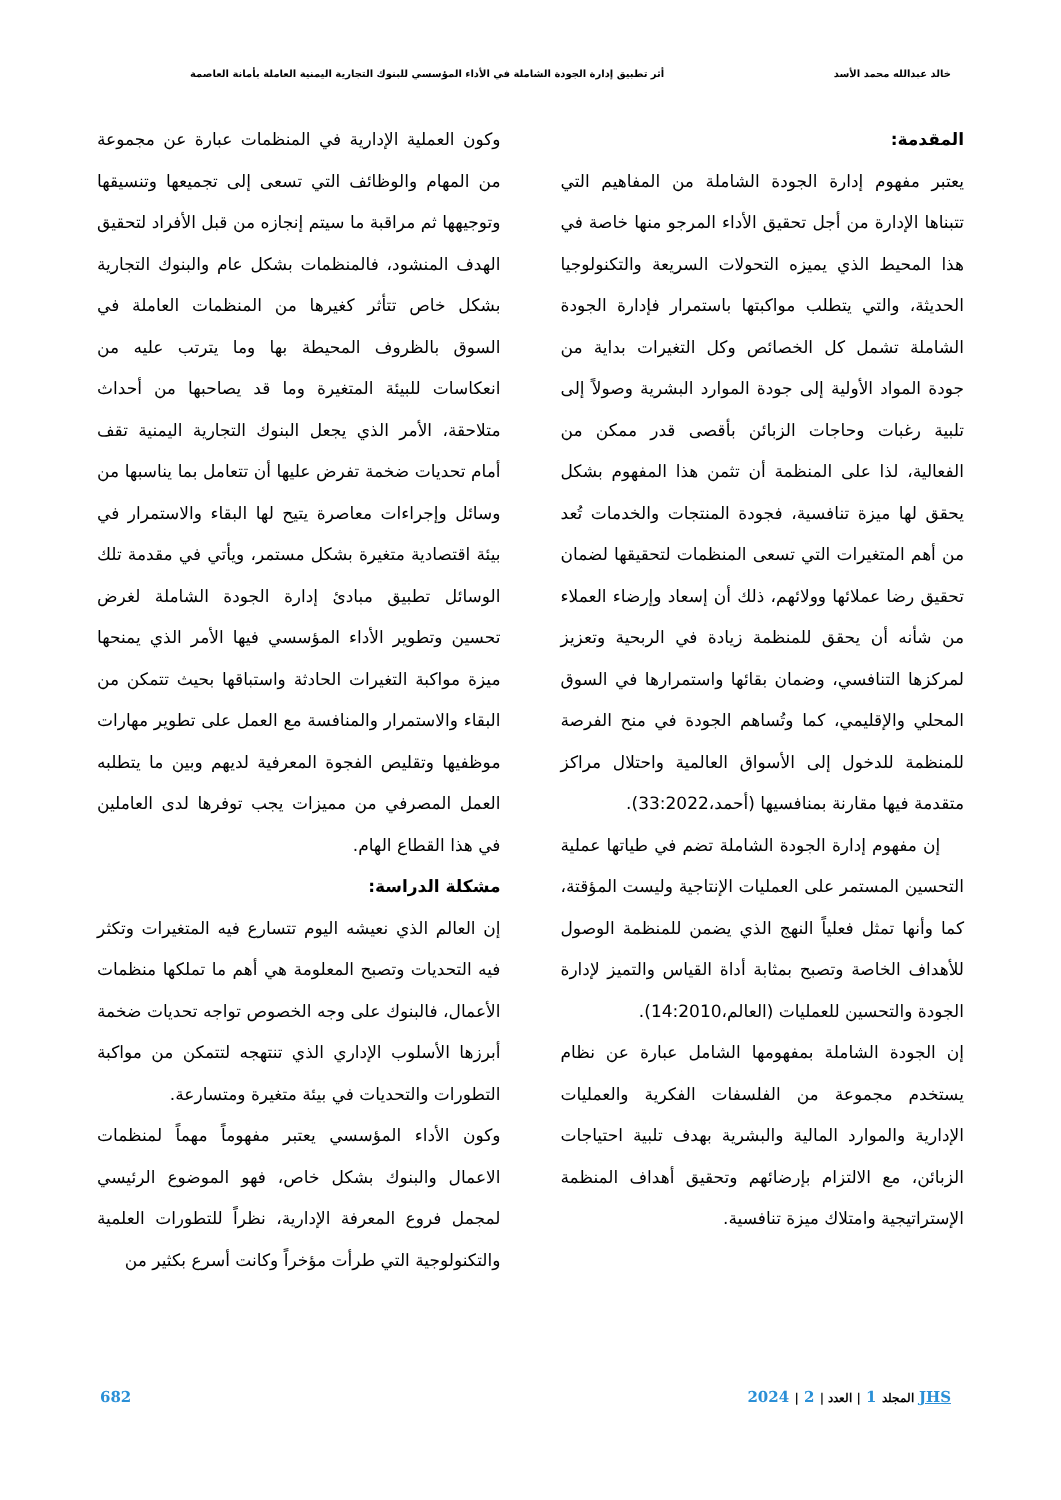خالد عبدالله محمد الأسد أثر تطبيق إدارة الجودة الشاملة في الأداء المؤسسي للبنوك التجارية اليمنية العاملة بأمانة العاصمة
المقدمة:
يعتبر مفهوم إدارة الجودة الشاملة من المفاهيم التي تتبناها الإدارة من أجل تحقيق الأداء المرجو منها خاصة في هذا المحيط الذي يميزه التحولات السريعة والتكنولوجيا الحديثة، والتي يتطلب مواكبتها باستمرار فإدارة الجودة الشاملة تشمل كل الخصائص وكل التغيرات بداية من جودة المواد الأولية إلى جودة الموارد البشرية وصولاً إلى تلبية رغبات وحاجات الزبائن بأقصى قدر ممكن من الفعالية، لذا على المنظمة أن تثمن هذا المفهوم بشكل يحقق لها ميزة تنافسية، فجودة المنتجات والخدمات تُعد من أهم المتغيرات التي تسعى المنظمات لتحقيقها لضمان تحقيق رضا عملائها وولائهم، ذلك أن إسعاد وإرضاء العملاء من شأنه أن يحقق للمنظمة زيادة في الربحية وتعزيز لمركزها التنافسي، وضمان بقائها واستمرارها في السوق المحلي والإقليمي، كما وتُساهم الجودة في منح الفرصة للمنظمة للدخول إلى الأسواق العالمية واحتلال مراكز متقدمة فيها مقارنة بمنافسيها (أحمد،33:2022).
إن مفهوم إدارة الجودة الشاملة تضم في طياتها عملية التحسين المستمر على العمليات الإنتاجية وليست المؤقتة، كما وأنها تمثل فعلياً النهج الذي يضمن للمنظمة الوصول للأهداف الخاصة وتصبح بمثابة أداة القياس والتميز لإدارة الجودة والتحسين للعمليات (العالم،14:2010).
إن الجودة الشاملة بمفهومها الشامل عبارة عن نظام يستخدم مجموعة من الفلسفات الفكرية والعمليات الإدارية والموارد المالية والبشرية بهدف تلبية احتياجات الزبائن، مع الالتزام بإرضائهم وتحقيق أهداف المنظمة الإستراتيجية وامتلاك ميزة تنافسية.
وكون العملية الإدارية في المنظمات عبارة عن مجموعة من المهام والوظائف التي تسعى إلى تجميعها وتنسيقها وتوجيهها ثم مراقبة ما سيتم إنجازه من قبل الأفراد لتحقيق الهدف المنشود، فالمنظمات بشكل عام والبنوك التجارية بشكل خاص تتأثر كغيرها من المنظمات العاملة في السوق بالظروف المحيطة بها وما يترتب عليه من انعكاسات للبيئة المتغيرة وما قد يصاحبها من أحداث متلاحقة، الأمر الذي يجعل البنوك التجارية اليمنية تقف أمام تحديات ضخمة تفرض عليها أن تتعامل بما يناسبها من وسائل وإجراءات معاصرة يتيح لها البقاء والاستمرار في بيئة اقتصادية متغيرة بشكل مستمر، ويأتي في مقدمة تلك الوسائل تطبيق مبادئ إدارة الجودة الشاملة لغرض تحسين وتطوير الأداء المؤسسي فيها الأمر الذي يمنحها ميزة مواكبة التغيرات الحادثة واستباقها بحيث تتمكن من البقاء والاستمرار والمنافسة مع العمل على تطوير مهارات موظفيها وتقليص الفجوة المعرفية لديهم وبين ما يتطلبه العمل المصرفي من مميزات يجب توفرها لدى العاملين في هذا القطاع الهام.
مشكلة الدراسة:
إن العالم الذي نعيشه اليوم تتسارع فيه المتغيرات وتكثر فيه التحديات وتصبح المعلومة هي أهم ما تملكها منظمات الأعمال، فالبنوك على وجه الخصوص تواجه تحديات ضخمة أبرزها الأسلوب الإداري الذي تنتهجه لتتمكن من مواكبة التطورات والتحديات في بيئة متغيرة ومتسارعة.
وكون الأداء المؤسسي يعتبر مفهوماً مهماً لمنظمات الاعمال والبنوك بشكل خاص، فهو الموضوع الرئيسي لمجمل فروع المعرفة الإدارية، نظراً للتطورات العلمية والتكنولوجية التي طرأت مؤخراً وكانت أسرع بكثير من
JHS المجلد 1 | العدد | 2 | 2024 682